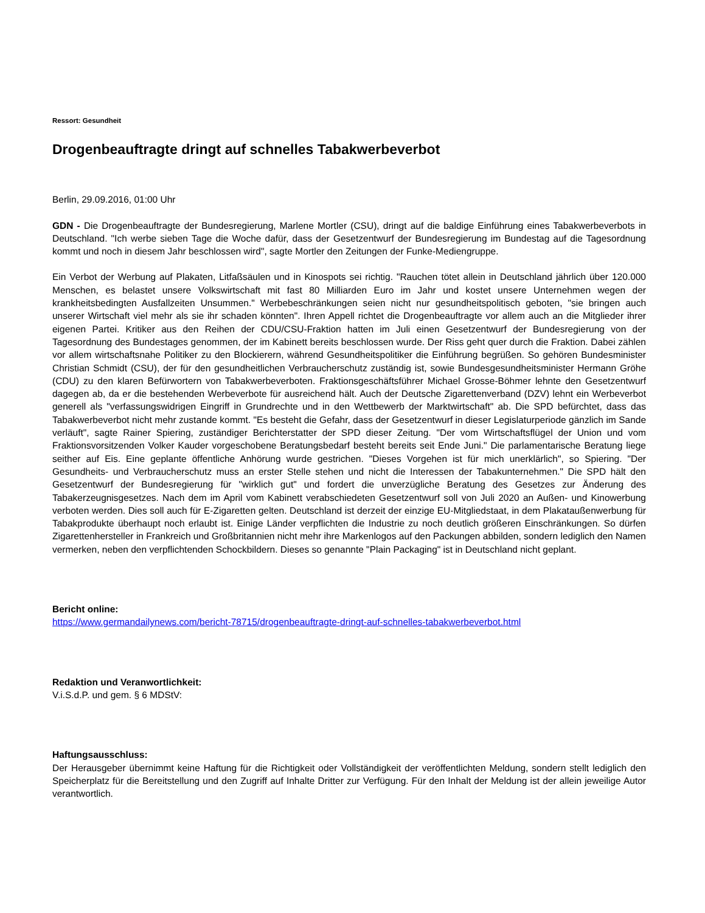Ressort: Gesundheit
Drogenbeauftragte dringt auf schnelles Tabakwerbeverbot
Berlin, 29.09.2016, 01:00 Uhr
GDN - Die Drogenbeauftragte der Bundesregierung, Marlene Mortler (CSU), dringt auf die baldige Einführung eines Tabakwerbeverbots in Deutschland. "Ich werbe sieben Tage die Woche dafür, dass der Gesetzentwurf der Bundesregierung im Bundestag auf die Tagesordnung kommt und noch in diesem Jahr beschlossen wird", sagte Mortler den Zeitungen der Funke-Mediengruppe.
Ein Verbot der Werbung auf Plakaten, Litfaßsäulen und in Kinospots sei richtig. "Rauchen tötet allein in Deutschland jährlich über 120.000 Menschen, es belastet unsere Volkswirtschaft mit fast 80 Milliarden Euro im Jahr und kostet unsere Unternehmen wegen der krankheitsbedingten Ausfallzeiten Unsummen." Werbebeschränkungen seien nicht nur gesundheitspolitisch geboten, "sie bringen auch unserer Wirtschaft viel mehr als sie ihr schaden könnten". Ihren Appell richtet die Drogenbeauftragte vor allem auch an die Mitglieder ihrer eigenen Partei. Kritiker aus den Reihen der CDU/CSU-Fraktion hatten im Juli einen Gesetzentwurf der Bundesregierung von der Tagesordnung des Bundestages genommen, der im Kabinett bereits beschlossen wurde. Der Riss geht quer durch die Fraktion. Dabei zählen vor allem wirtschaftsnahe Politiker zu den Blockierern, während Gesundheitspolitiker die Einführung begrüßen. So gehören Bundesminister Christian Schmidt (CSU), der für den gesundheitlichen Verbraucherschutz zuständig ist, sowie Bundesgesundheitsminister Hermann Gröhe (CDU) zu den klaren Befürwortern von Tabakwerbeverboten. Fraktionsgeschäftsführer Michael Grosse-Böhmer lehnte den Gesetzentwurf dagegen ab, da er die bestehenden Werbeverbote für ausreichend hält. Auch der Deutsche Zigarettenverband (DZV) lehnt ein Werbeverbot generell als "verfassungswidrigen Eingriff in Grundrechte und in den Wettbewerb der Marktwirtschaft" ab. Die SPD befürchtet, dass das Tabakwerbeverbot nicht mehr zustande kommt. "Es besteht die Gefahr, dass der Gesetzentwurf in dieser Legislaturperiode gänzlich im Sande verläuft", sagte Rainer Spiering, zuständiger Berichterstatter der SPD dieser Zeitung. "Der vom Wirtschaftsflügel der Union und vom Fraktionsvorsitzenden Volker Kauder vorgeschobene Beratungsbedarf besteht bereits seit Ende Juni." Die parlamentarische Beratung liege seither auf Eis. Eine geplante öffentliche Anhörung wurde gestrichen. "Dieses Vorgehen ist für mich unerklärlich", so Spiering. "Der Gesundheits- und Verbraucherschutz muss an erster Stelle stehen und nicht die Interessen der Tabakunternehmen." Die SPD hält den Gesetzentwurf der Bundesregierung für "wirklich gut" und fordert die unverzügliche Beratung des Gesetzes zur Änderung des Tabakerzeugnisgesetzes. Nach dem im April vom Kabinett verabschiedeten Gesetzentwurf soll von Juli 2020 an Außen- und Kinowerbung verboten werden. Dies soll auch für E-Zigaretten gelten. Deutschland ist derzeit der einzige EU-Mitgliedstaat, in dem Plakataußenwerbung für Tabakprodukte überhaupt noch erlaubt ist. Einige Länder verpflichten die Industrie zu noch deutlich größeren Einschränkungen. So dürfen Zigarettenhersteller in Frankreich und Großbritannien nicht mehr ihre Markenlogos auf den Packungen abbilden, sondern lediglich den Namen vermerken, neben den verpflichtenden Schockbildern. Dieses so genannte "Plain Packaging" ist in Deutschland nicht geplant.
Bericht online:
https://www.germandailynews.com/bericht-78715/drogenbeauftragte-dringt-auf-schnelles-tabakwerbeverbot.html
Redaktion und Veranwortlichkeit:
V.i.S.d.P. und gem. § 6 MDStV:
Haftungsausschluss:
Der Herausgeber übernimmt keine Haftung für die Richtigkeit oder Vollständigkeit der veröffentlichten Meldung, sondern stellt lediglich den Speicherplatz für die Bereitstellung und den Zugriff auf Inhalte Dritter zur Verfügung. Für den Inhalt der Meldung ist der allein jeweilige Autor verantwortlich.